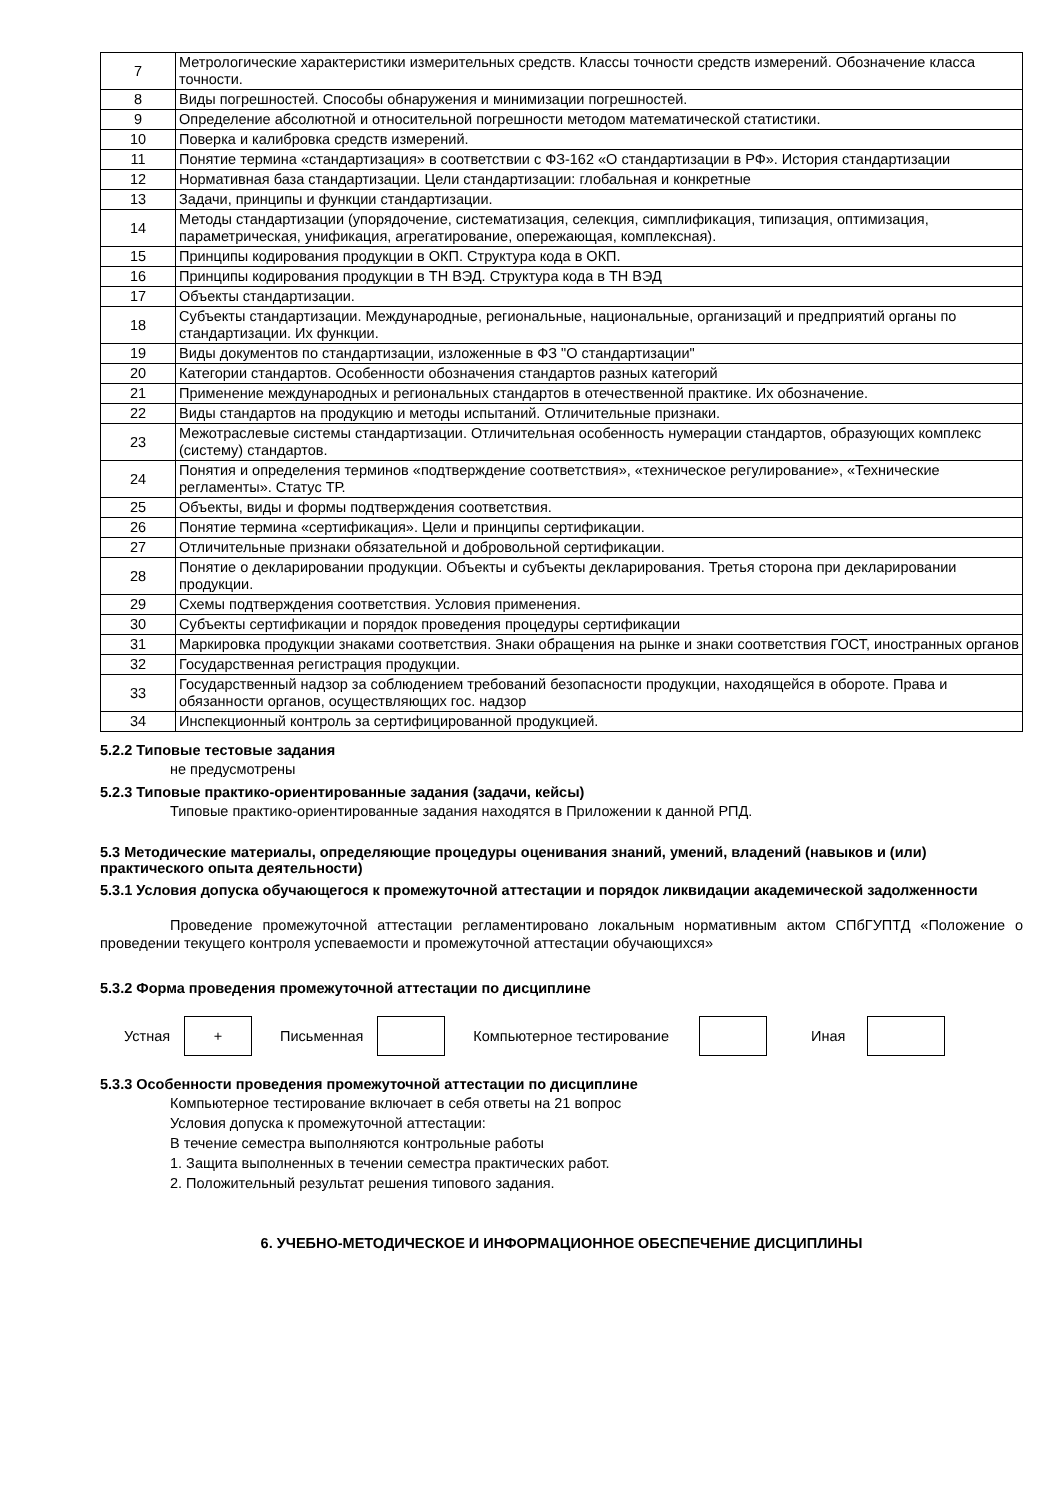| 7 | Метрологические характеристики измерительных средств. Классы точности средств измерений. Обозначение класса точности. |
| 8 | Виды погрешностей. Способы обнаружения и минимизации погрешностей. |
| 9 | Определение абсолютной и относительной погрешности методом математической статистики. |
| 10 | Поверка и калибровка средств измерений. |
| 11 | Понятие термина «стандартизация» в соответствии с ФЗ-162 «О стандартизации в РФ». История стандартизации |
| 12 | Нормативная база стандартизации. Цели стандартизации: глобальная и конкретные |
| 13 | Задачи, принципы и функции стандартизации. |
| 14 | Методы стандартизации (упорядочение, систематизация, селекция, симплификация, типизация, оптимизация, параметрическая, унификация, агрегатирование, опережающая, комплексная). |
| 15 | Принципы кодирования продукции в ОКП. Структура кода в ОКП. |
| 16 | Принципы кодирования продукции в ТН ВЭД. Структура кода в ТН ВЭД |
| 17 | Объекты стандартизации. |
| 18 | Субъекты стандартизации. Международные, региональные, национальные, организаций и предприятий органы по стандартизации. Их функции. |
| 19 | Виды документов по стандартизации, изложенные в ФЗ "О стандартизации" |
| 20 | Категории стандартов. Особенности обозначения стандартов разных категорий |
| 21 | Применение международных и региональных стандартов в отечественной практике. Их обозначение. |
| 22 | Виды стандартов на продукцию и методы испытаний. Отличительные признаки. |
| 23 | Межотраслевые системы стандартизации. Отличительная особенность нумерации стандартов, образующих комплекс (систему) стандартов. |
| 24 | Понятия и определения терминов «подтверждение соответствия», «техническое регулирование», «Технические регламенты». Статус ТР. |
| 25 | Объекты, виды и формы подтверждения соответствия. |
| 26 | Понятие термина «сертификация». Цели и принципы сертификации. |
| 27 | Отличительные признаки обязательной и добровольной сертификации. |
| 28 | Понятие о декларировании продукции. Объекты и субъекты декларирования. Третья сторона при декларировании продукции. |
| 29 | Схемы подтверждения соответствия. Условия применения. |
| 30 | Субъекты сертификации и порядок проведения процедуры сертификации |
| 31 | Маркировка продукции знаками соответствия. Знаки обращения на рынке и знаки соответствия ГОСТ, иностранных органов |
| 32 | Государственная регистрация продукции. |
| 33 | Государственный надзор за соблюдением требований безопасности продукции, находящейся в обороте. Права и обязанности органов, осуществляющих гос. надзор |
| 34 | Инспекционный контроль за сертифицированной продукцией. |
5.2.2 Типовые тестовые задания
не предусмотрены
5.2.3 Типовые практико-ориентированные задания (задачи, кейсы)
Типовые практико-ориентированные задания находятся в Приложении к данной РПД.
5.3 Методические материалы, определяющие процедуры оценивания знаний, умений, владений (навыков и (или) практического опыта деятельности)
5.3.1 Условия допуска обучающегося к промежуточной аттестации и порядок ликвидации академической задолженности
Проведение промежуточной аттестации регламентировано локальным нормативным актом СПбГУПТД «Положение о проведении текущего контроля успеваемости и промежуточной аттестации обучающихся»
5.3.2 Форма проведения промежуточной аттестации по дисциплине
Устная
+
Письменная Компьютерное тестирование Иная
5.3.3 Особенности проведения промежуточной аттестации по дисциплине
Компьютерное тестирование включает в себя ответы на 21 вопрос
Условия допуска к промежуточной аттестации:
В течение семестра выполняются контрольные работы
1. Защита выполненных в течении семестра практических работ.
2. Положительный результат решения типового задания.
6. УЧЕБНО-МЕТОДИЧЕСКОЕ И ИНФОРМАЦИОННОЕ ОБЕСПЕЧЕНИЕ ДИСЦИПЛИНЫ